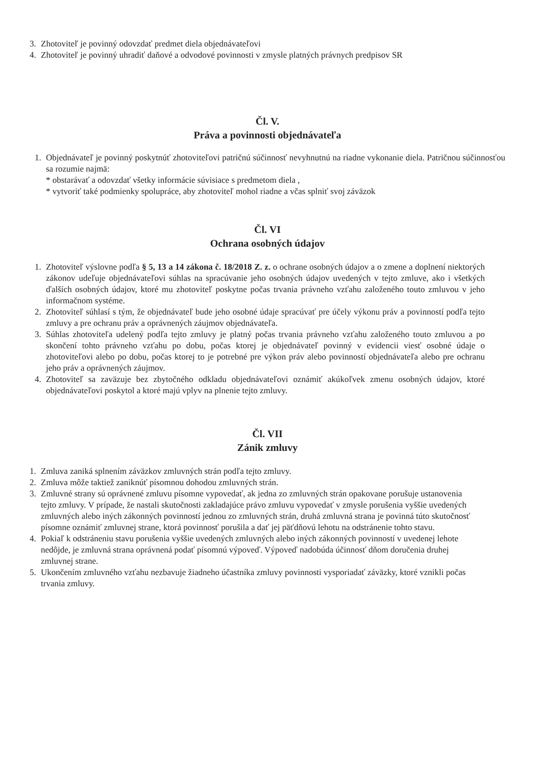3. Zhotoviteľ je povinný odovzdať predmet diela objednávateľovi
4. Zhotoviteľ je povinný uhradiť daňové a odvodové povinnosti v zmysle platných právnych predpisov SR
Čl. V.
Práva a povinnosti objednávateľa
1. Objednávateľ je povinný poskytnúť zhotoviteľovi patričnú súčinnosť nevyhnutnú na riadne vykonanie diela. Patričnou súčinnosťou sa rozumie najmä:
* obstarávať a odovzdať všetky informácie súvisiace s predmetom diela ,
* vytvoriť také podmienky spolupráce, aby zhotoviteľ mohol riadne a včas splniť svoj záväzok
Čl. VI
Ochrana osobných údajov
1. Zhotoviteľ výslovne podľa § 5, 13 a 14 zákona č. 18/2018 Z. z. o ochrane osobných údajov a o zmene a doplnení niektorých zákonov udeľuje objednávateľovi súhlas na spracúvanie jeho osobných údajov uvedených v tejto zmluve, ako i všetkých ďalších osobných údajov, ktoré mu zhotoviteľ poskytne počas trvania právneho vzťahu založeného touto zmluvou v jeho informačnom systéme.
2. Zhotoviteľ súhlasí s tým, že objednávateľ bude jeho osobné údaje spracúvať pre účely výkonu práv a povinností podľa tejto zmluvy a pre ochranu práv a oprávnených záujmov objednávateľa.
3. Súhlas zhotoviteľa udelený podľa tejto zmluvy je platný počas trvania právneho vzťahu založeného touto zmluvou a po skončení tohto právneho vzťahu po dobu, počas ktorej je objednávateľ povinný v evidencii viesť osobné údaje o zhotoviteľovi alebo po dobu, počas ktorej to je potrebné pre výkon práv alebo povinností objednávateľa alebo pre ochranu jeho práv a oprávnených záujmov.
4. Zhotoviteľ sa zaväzuje bez zbytočného odkladu objednávateľovi oznámiť akúkoľvek zmenu osobných údajov, ktoré objednávateľovi poskytol a ktoré majú vplyv na plnenie tejto zmluvy.
Čl. VII
Zánik zmluvy
1. Zmluva zaniká splnením záväzkov zmluvných strán podľa tejto zmluvy.
2. Zmluva môže taktiež zaniknúť písomnou dohodou zmluvných strán.
3. Zmluvné strany sú oprávnené zmluvu písomne vypovedať, ak jedna zo zmluvných strán opakovane porušuje ustanovenia tejto zmluvy. V prípade, že nastali skutočnosti zakladajúce právo zmluvu vypovedať v zmysle porušenia vyššie uvedených zmluvných alebo iných zákonných povinností jednou zo zmluvných strán, druhá zmluvná strana je povinná túto skutočnosť písomne oznámiť zmluvnej strane, ktorá povinnosť porušila a dať jej päťdňovú lehotu na odstránenie tohto stavu.
4. Pokiaľ k odstráneniu stavu porušenia vyššie uvedených zmluvných alebo iných zákonných povinností v uvedenej lehote nedôjde, je zmluvná strana oprávnená podať písomnú výpoveď. Výpoveď nadobúda účinnosť dňom doručenia druhej zmluvnej strane.
5. Ukončením zmluvného vzťahu nezbavuje žiadneho účastníka zmluvy povinnosti vysporiadať záväzky, ktoré vznikli počas trvania zmluvy.